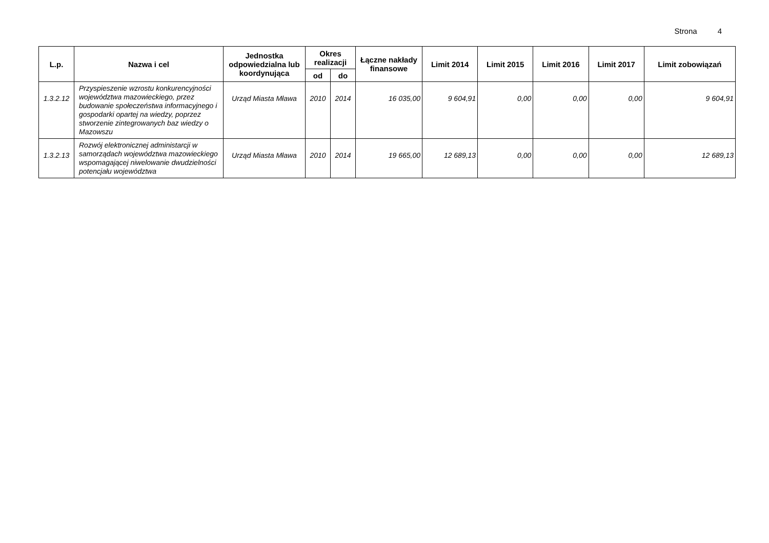Strona 4
| L.p. | Nazwa i cel | Jednostka odpowiedzialna lub koordynująca | Okres realizacji | | Łączne nakłady finansowe | Limit 2014 | Limit 2015 | Limit 2016 | Limit 2017 | Limit zobowiązań |
| --- | --- | --- | --- | --- | --- | --- | --- | --- | --- | --- |
| | | | od | do | | | | | | |
| 1.3.2.12 | Przyspieszenie wzrostu konkurencyjności województwa mazowieckiego, przez budowanie społeczeństwa informacyjnego i gospodarki opartej na wiedzy, poprzez stworzenie zintegrowanych baz wiedzy o Mazowszu | Urząd Miasta Mława | 2010 | 2014 | 16 035,00 | 9 604,91 | 0,00 | 0,00 | 0,00 | 9 604,91 |
| 1.3.2.13 | Rozwój elektronicznej administarcji w samorządach województwa mazowieckiego wspomagającej niwelowanie dwudzielności potencjału województwa | Urząd Miasta Mława | 2010 | 2014 | 19 665,00 | 12 689,13 | 0,00 | 0,00 | 0,00 | 12 689,13 |